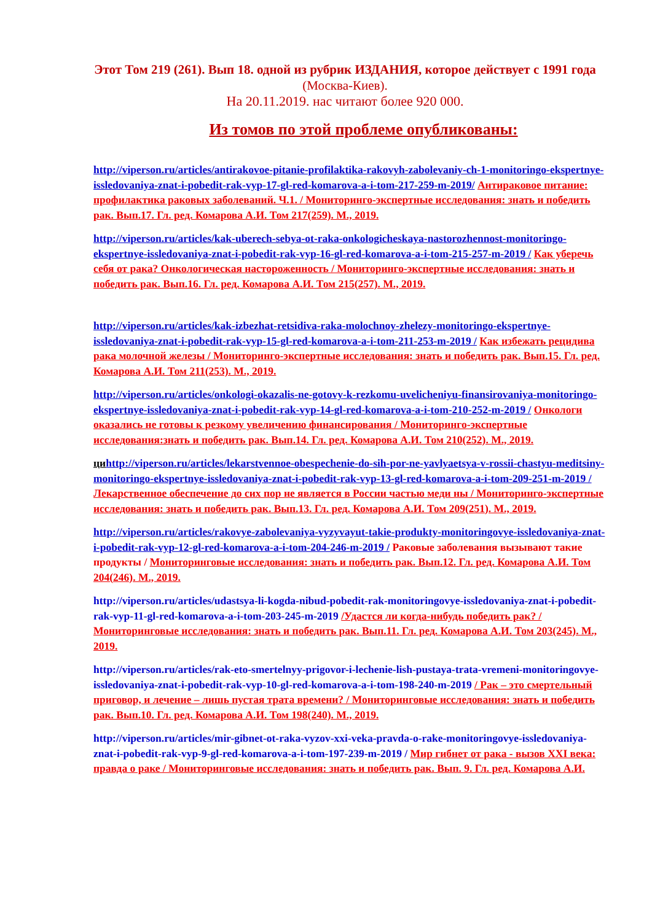Этот Том 219 (261). Вып 18. одной из рубрик ИЗДАНИЯ, которое действует с 1991 года (Москва-Киев).
На 20.11.2019. нас читают более 920 000.
Из томов по этой проблеме опубликованы:
http://viperson.ru/articles/antirakovoe-pitanie-profilaktika-rakovyh-zabolevaniy-ch-1-monitoringo-ekspertnye-issledovaniya-znat-i-pobedit-rak-vyp-17-gl-red-komarova-a-i-tom-217-259-m-2019/ Антираковое питание: профилактика раковых заболеваний. Ч.1. / Мониторинго-экспертные исследования: знать и победить рак. Вып.17. Гл. ред. Комарова А.И. Том 217(259). М., 2019.
http://viperson.ru/articles/kak-uberech-sebya-ot-raka-onkologicheskaya-nastorozhennost-monitoringo-ekspertnye-issledovaniya-znat-i-pobedit-rak-vyp-16-gl-red-komarova-a-i-tom-215-257-m-2019 / Как уберечь себя от рака? Онкологическая настороженность / Мониторинго-экспертные исследования: знать и победить рак. Вып.16. Гл. ред. Комарова А.И. Том 215(257). М., 2019.
http://viperson.ru/articles/kak-izbezhat-retsidiva-raka-molochnoy-zhelezy-monitoringo-ekspertnye-issledovaniya-znat-i-pobedit-rak-vyp-15-gl-red-komarova-a-i-tom-211-253-m-2019 / Как избежать рецидива рака молочной железы / Мониторинго-экспертные исследования: знать и победить рак. Вып.15. Гл. ред. Комарова А.И. Том 211(253). М., 2019.
http://viperson.ru/articles/onkologi-okazalis-ne-gotovy-k-rezkomu-uvelicheniyu-finansirovaniya-monitoringo-ekspertnye-issledovaniya-znat-i-pobedit-rak-vyp-14-gl-red-komarova-a-i-tom-210-252-m-2019 / Онкологи оказались не готовы к резкому увеличению финансирования / Мониторинго-экспертные исследования:знать и победить рак. Вып.14. Гл. ред. Комарова А.И. Том 210(252). М., 2019.
ци http://viperson.ru/articles/lekarstvennoe-obespechenie-do-sih-por-ne-yavlyaetsya-v-rossii-chastyu-meditsiny-monitoringo-ekspertnye-issledovaniya-znat-i-pobedit-rak-vyp-13-gl-red-komarova-a-i-tom-209-251-m-2019 / Лекарственное обеспечение до сих пор не является в России частью меди ны / Мониторинго-экспертные исследования: знать и победить рак. Вып.13. Гл. ред. Комарова А.И. Том 209(251). М., 2019.
http://viperson.ru/articles/rakovye-zabolevaniya-vyzyvayut-takie-produkty-monitoringovye-issledovaniya-znat-i-pobedit-rak-vyp-12-gl-red-komarova-a-i-tom-204-246-m-2019 / Раковые заболевания вызывают такие продукты / Мониторинговые исследования: знать и победить рак. Вып.12. Гл. ред. Комарова А.И. Том 204(246). М., 2019.
http://viperson.ru/articles/udastsya-li-kogda-nibud-pobedit-rak-monitoringovye-issledovaniya-znat-i-pobedit-rak-vyp-11-gl-red-komarova-a-i-tom-203-245-m-2019 /Удастся ли когда-нибудь победить рак? / Мониторинговые исследования: знать и победить рак. Вып.11. Гл. ред. Комарова А.И. Том 203(245). М., 2019.
http://viperson.ru/articles/rak-eto-smertelnyy-prigovor-i-lechenie-lish-pustaya-trata-vremeni-monitoringovye-issledovaniya-znat-i-pobedit-rak-vyp-10-gl-red-komarova-a-i-tom-198-240-m-2019 / Рак – это смертельный приговор, и лечение – лишь пустая трата времени? / Мониторинговые исследования: знать и победить рак. Вып.10. Гл. ред. Комарова А.И. Том 198(240). М., 2019.
http://viperson.ru/articles/mir-gibnet-ot-raka-vyzov-xxi-veka-pravda-o-rake-monitoringovye-issledovaniya-znat-i-pobedit-rak-vyp-9-gl-red-komarova-a-i-tom-197-239-m-2019 / Мир гибнет от рака - вызов XXI века: правда о раке / Мониторинговые исследования: знать и победить рак. Вып. 9. Гл. ред. Комарова А.И.